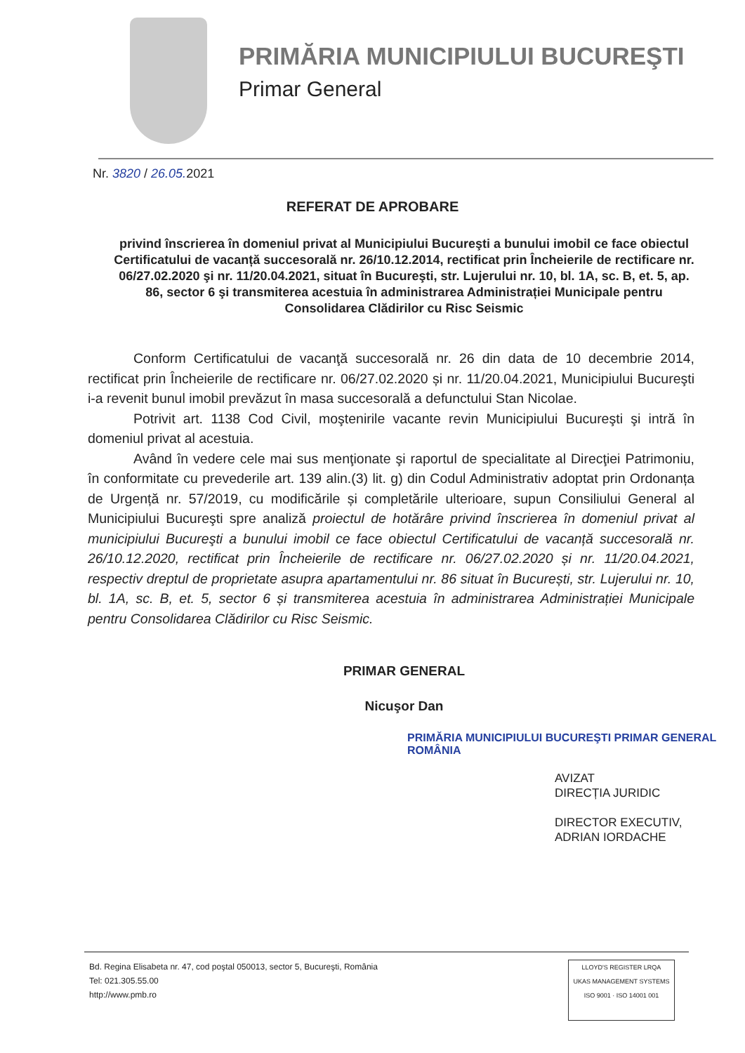PRIMĂRIA MUNICIPIULUI BUCUREŞTI
Primar General
Nr. 3820 / 26.05. 2021
REFERAT DE APROBARE
privind înscrierea în domeniul privat al Municipiului Bucureşti a bunului imobil ce face obiectul Certificatului de vacanță succesorală nr. 26/10.12.2014, rectificat prin Încheierile de rectificare nr. 06/27.02.2020 şi nr. 11/20.04.2021, situat în Bucureşti, str. Lujerului nr. 10, bl. 1A, sc. B, et. 5, ap. 86, sector 6 şi transmiterea acestuia în administrarea Administrației Municipale pentru Consolidarea Clădirilor cu Risc Seismic
Conform Certificatului de vacanţă succesorală nr. 26 din data de 10 decembrie 2014, rectificat prin Încheierile de rectificare nr. 06/27.02.2020 și nr. 11/20.04.2021, Municipiului Bucureşti i-a revenit bunul imobil prevăzut în masa succesorală a defunctului Stan Nicolae.
Potrivit art. 1138 Cod Civil, moştenirile vacante revin Municipiului Bucureşti şi intră în domeniul privat al acestuia.
Având în vedere cele mai sus menţionate şi raportul de specialitate al Direcţiei Patrimoniu, în conformitate cu prevederile art. 139 alin.(3) lit. g) din Codul Administrativ adoptat prin Ordonanța de Urgență nr. 57/2019, cu modificările și completările ulterioare, supun Consiliului General al Municipiului Bucureşti spre analiză proiectul de hotărâre privind înscrierea în domeniul privat al municipiului Bucureşti a bunului imobil ce face obiectul Certificatului de vacanță succesorală nr. 26/10.12.2020, rectificat prin Încheierile de rectificare nr. 06/27.02.2020 și nr. 11/20.04.2021, respectiv dreptul de proprietate asupra apartamentului nr. 86 situat în București, str. Lujerului nr. 10, bl. 1A, sc. B, et. 5, sector 6 și transmiterea acestuia în administrarea Administrației Municipale pentru Consolidarea Clădirilor cu Risc Seismic.
PRIMAR GENERAL
Nicuşor Dan
PRIMĂRIA MUNICIPIULUI BUCUREŞTI PRIMAR GENERAL ROMÂNIA
AVIZAT
DIRECȚIA JURIDIC
DIRECTOR EXECUTIV,
ADRIAN IORDACHE
Bd. Regina Elisabeta nr. 47, cod poştal 050013, sector 5, Bucureşti, România
Tel: 021.305.55.00
http://www.pmb.ro
LLOYD'S REGISTER LRQA
UKAS MANAGEMENT SYSTEMS
ISO 9001 · ISO 14001 001